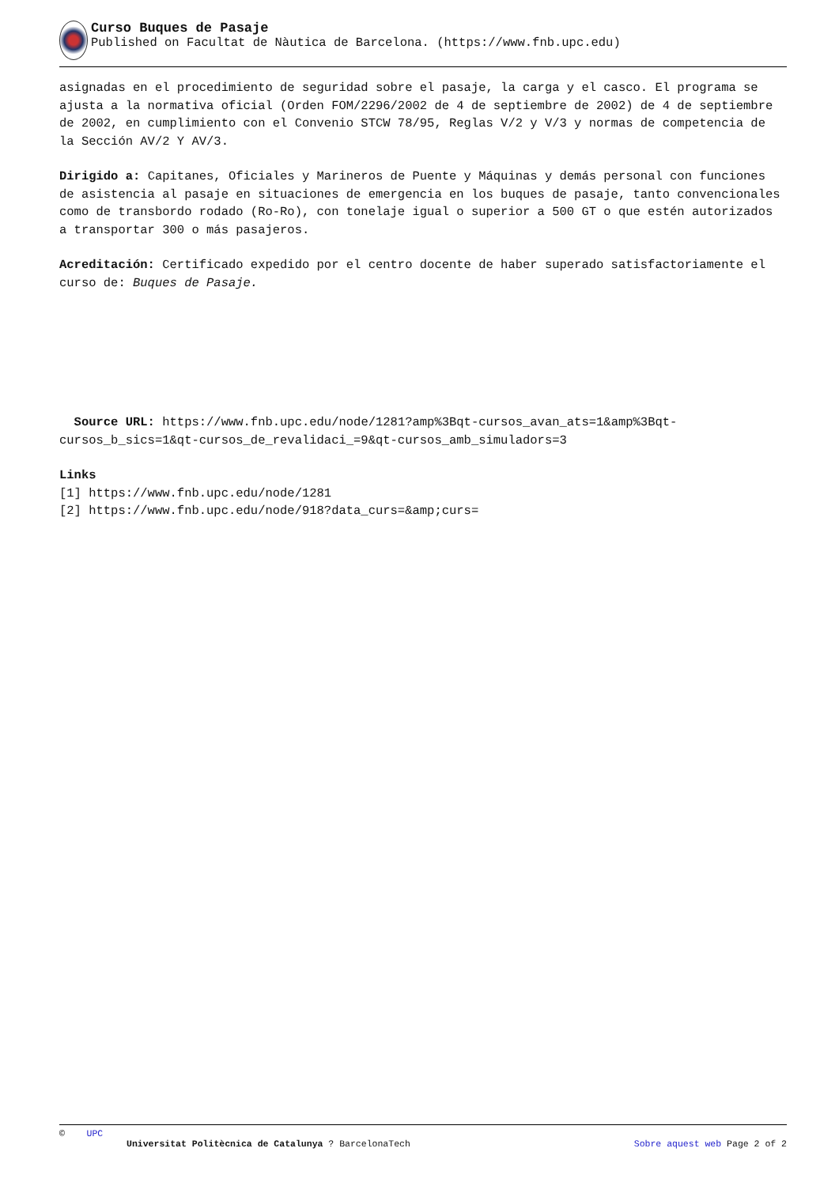Curso Buques de Pasaje
Published on Facultat de Nàutica de Barcelona. (https://www.fnb.upc.edu)
asignadas en el procedimiento de seguridad sobre el pasaje, la carga y el casco. El programa se ajusta a la normativa oficial (Orden FOM/2296/2002 de 4 de septiembre de 2002) de 4 de septiembre de 2002, en cumplimiento con el Convenio STCW 78/95, Reglas V/2 y V/3 y normas de competencia de la Sección AV/2 Y AV/3.
Dirigido a: Capitanes, Oficiales y Marineros de Puente y Máquinas y demás personal con funciones de asistencia al pasaje en situaciones de emergencia en los buques de pasaje, tanto convencionales como de transbordo rodado (Ro-Ro), con tonelaje igual o superior a 500 GT o que estén autorizados a transportar 300 o más pasajeros.
Acreditación: Certificado expedido por el centro docente de haber superado satisfactoriamente el curso de: Buques de Pasaje.
Source URL: https://www.fnb.upc.edu/node/1281?amp%3Bqt-cursos_avan_ats=1&amp%3Bqt-cursos_b_sics=1&qt-cursos_de_revalidaci_=9&qt-cursos_amb_simuladors=3
Links
[1] https://www.fnb.upc.edu/node/1281
[2] https://www.fnb.upc.edu/node/918?data_curs=&amp;curs=
© UPC
Universitat Politècnica de Catalunya ? BarcelonaTech Sobre aquest web Page 2 of 2